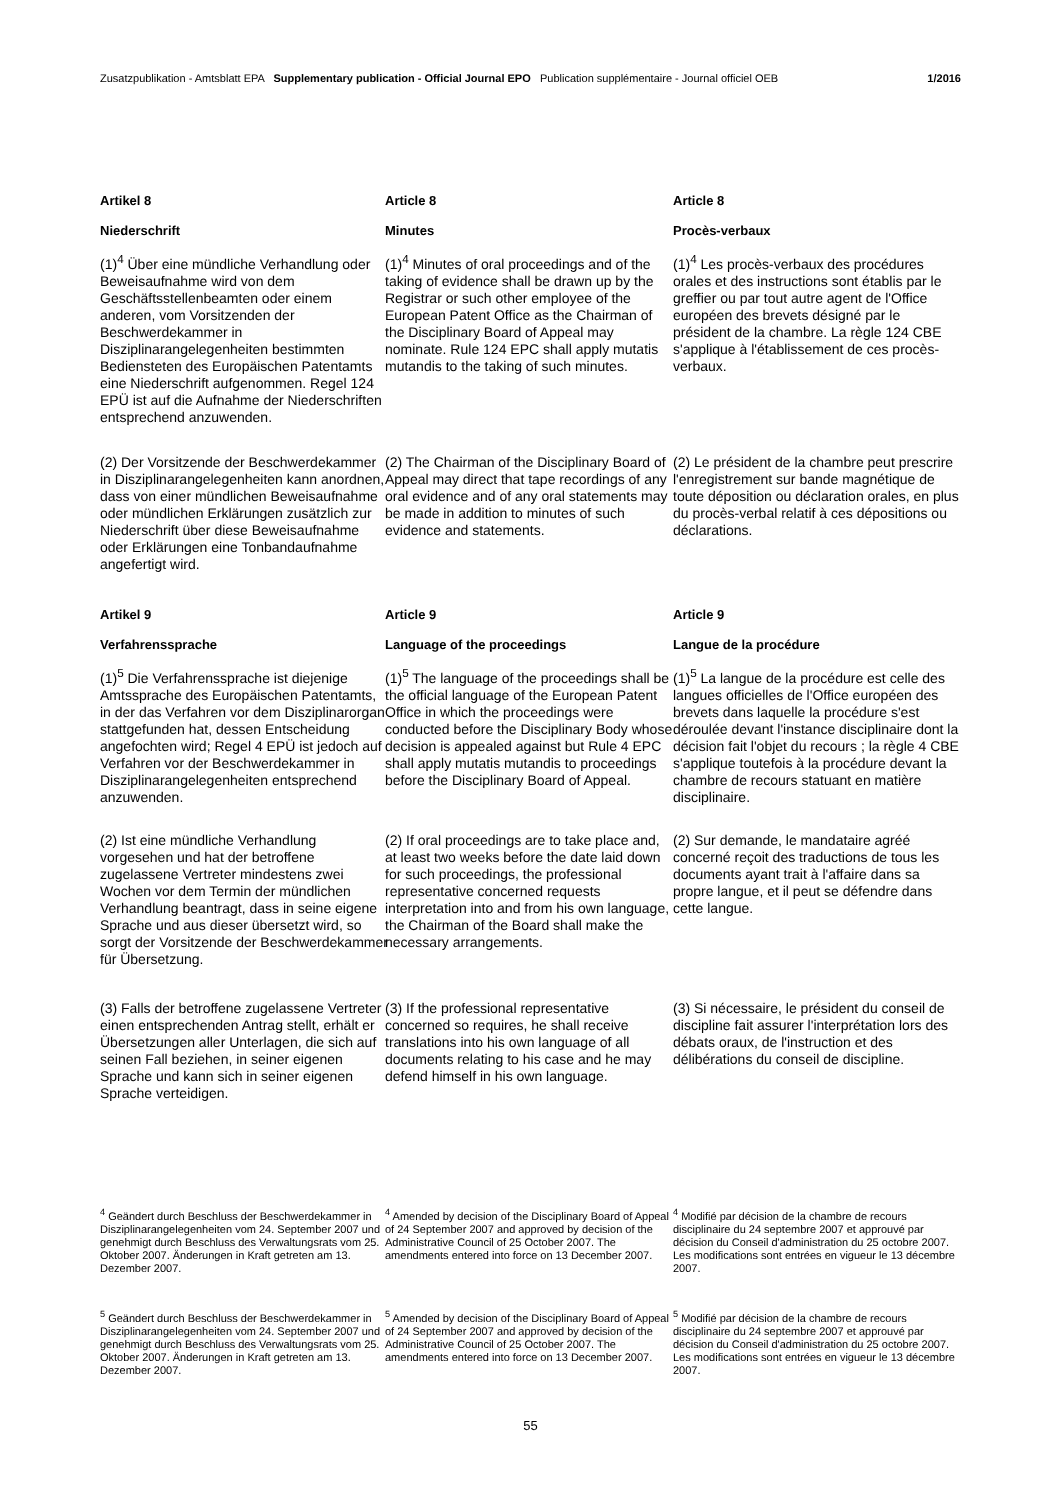Zusatzpublikation - Amtsblatt EPA Supplementary publication - Official Journal EPO Publication supplémentaire - Journal officiel OEB 1/2016
Artikel 8 Article 8 Article 8
Niederschrift Minutes Procès-verbaux
(1)<sup>4</sup> Über eine mündliche Verhandlung oder Beweisaufnahme wird von dem Geschäftsstellenbeamten oder einem anderen, vom Vorsitzenden der Beschwerdekammer in Disziplinarangelegenheiten bestimmten Bediensteten des Europäischen Patentamts eine Niederschrift aufgenommen. Regel 124 EPÜ ist auf die Aufnahme der Niederschriften entsprechend anzuwenden.
(1)<sup>4</sup> Minutes of oral proceedings and of the taking of evidence shall be drawn up by the Registrar or such other employee of the European Patent Office as the Chairman of the Disciplinary Board of Appeal may nominate. Rule 124 EPC shall apply mutatis mutandis to the taking of such minutes.
(1)<sup>4</sup> Les procès-verbaux des procédures orales et des instructions sont établis par le greffier ou par tout autre agent de l'Office européen des brevets désigné par le président de la chambre. La règle 124 CBE s'applique à l'établissement de ces procès-verbaux.
(2) Der Vorsitzende der Beschwerdekammer in Disziplinarangelegenheiten kann anordnen, dass von einer mündlichen Beweisaufnahme oder mündlichen Erklärungen zusätzlich zur Niederschrift über diese Beweisaufnahme oder Erklärungen eine Tonbandaufnahme angefertigt wird.
(2) The Chairman of the Disciplinary Board of Appeal may direct that tape recordings of any oral evidence and of any oral statements may be made in addition to minutes of such evidence and statements.
(2) Le président de la chambre peut prescrire l'enregistrement sur bande magnétique de toute déposition ou déclaration orales, en plus du procès-verbal relatif à ces dépositions ou déclarations.
Artikel 9 Article 9 Article 9
Verfahrenssprache Language of the proceedings Langue de la procédure
(1)<sup>5</sup> Die Verfahrenssprache ist diejenige Amtssprache des Europäischen Patentamts, in der das Verfahren vor dem Disziplinarorgan stattgefunden hat, dessen Entscheidung angefochten wird; Regel 4 EPÜ ist jedoch auf Verfahren vor der Beschwerdekammer in Disziplinarangelegenheiten entsprechend anzuwenden.
(1)<sup>5</sup> The language of the proceedings shall be the official language of the European Patent Office in which the proceedings were conducted before the Disciplinary Body whose decision is appealed against but Rule 4 EPC shall apply mutatis mutandis to proceedings before the Disciplinary Board of Appeal.
(1)<sup>5</sup> La langue de la procédure est celle des langues officielles de l'Office européen des brevets dans laquelle la procédure s'est déroulée devant l'instance disciplinaire dont la décision fait l'objet du recours ; la règle 4 CBE s'applique toutefois à la procédure devant la chambre de recours statuant en matière disciplinaire.
(2) Ist eine mündliche Verhandlung vorgesehen und hat der betroffene zugelassene Vertreter mindestens zwei Wochen vor dem Termin der mündlichen Verhandlung beantragt, dass in seine eigene Sprache und aus dieser übersetzt wird, so sorgt der Vorsitzende der Beschwerdekammer für Übersetzung.
(2) If oral proceedings are to take place and, at least two weeks before the date laid down for such proceedings, the professional representative concerned requests interpretation into and from his own language, the Chairman of the Board shall make the necessary arrangements.
(2) Sur demande, le mandataire agréé concerné reçoit des traductions de tous les documents ayant trait à l'affaire dans sa propre langue, et il peut se défendre dans cette langue.
(3) Falls der betroffene zugelassene Vertreter einen entsprechenden Antrag stellt, erhält er Übersetzungen aller Unterlagen, die sich auf seinen Fall beziehen, in seiner eigenen Sprache und kann sich in seiner eigenen Sprache verteidigen.
(3) If the professional representative concerned so requires, he shall receive translations into his own language of all documents relating to his case and he may defend himself in his own language.
(3) Si nécessaire, le président du conseil de discipline fait assurer l'interprétation lors des débats oraux, de l'instruction et des délibérations du conseil de discipline.
<sup>4</sup> Geändert durch Beschluss der Beschwerdekammer in Disziplinarangelegenheiten vom 24. September 2007 und genehmigt durch Beschluss des Verwaltungsrats vom 25. Oktober 2007. Änderungen in Kraft getreten am 13. Dezember 2007.
<sup>4</sup> Amended by decision of the Disciplinary Board of Appeal of 24 September 2007 and approved by decision of the Administrative Council of 25 October 2007. The amendments entered into force on 13 December 2007.
<sup>4</sup> Modifié par décision de la chambre de recours disciplinaire du 24 septembre 2007 et approuvé par décision du Conseil d'administration du 25 octobre 2007. Les modifications sont entrées en vigueur le 13 décembre 2007.
<sup>5</sup> Geändert durch Beschluss der Beschwerdekammer in Disziplinarangelegenheiten vom 24. September 2007 und genehmigt durch Beschluss des Verwaltungsrats vom 25. Oktober 2007. Änderungen in Kraft getreten am 13. Dezember 2007.
<sup>5</sup> Amended by decision of the Disciplinary Board of Appeal of 24 September 2007 and approved by decision of the Administrative Council of 25 October 2007. The amendments entered into force on 13 December 2007.
<sup>5</sup> Modifié par décision de la chambre de recours disciplinaire du 24 septembre 2007 et approuvé par décision du Conseil d'administration du 25 octobre 2007. Les modifications sont entrées en vigueur le 13 décembre 2007.
55